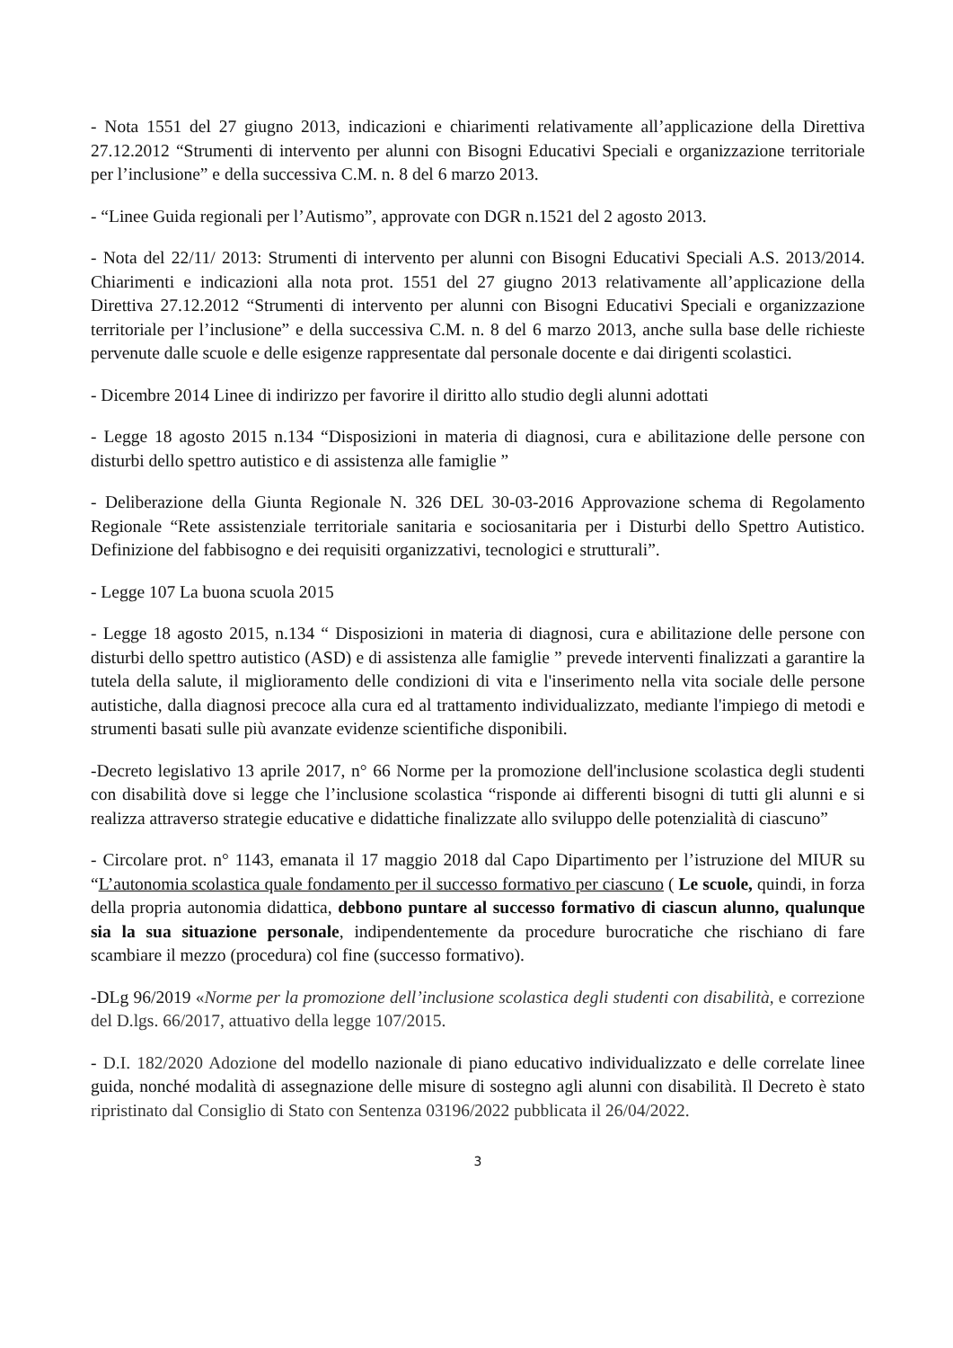- Nota 1551 del 27 giugno 2013, indicazioni e chiarimenti relativamente all’applicazione della Direttiva 27.12.2012 “Strumenti di intervento per alunni con Bisogni Educativi Speciali e organizzazione territoriale per l’inclusione” e della successiva C.M. n. 8 del 6 marzo 2013.
- “Linee Guida regionali per l’Autismo”, approvate con DGR n.1521 del 2 agosto 2013.
- Nota del 22/11/ 2013: Strumenti di intervento per alunni con Bisogni Educativi Speciali A.S. 2013/2014. Chiarimenti e indicazioni alla nota prot. 1551 del 27 giugno 2013 relativamente all’applicazione della Direttiva 27.12.2012 “Strumenti di intervento per alunni con Bisogni Educativi Speciali e organizzazione territoriale per l’inclusione” e della successiva C.M. n. 8 del 6 marzo 2013, anche sulla base delle richieste pervenute dalle scuole e delle esigenze rappresentate dal personale docente e dai dirigenti scolastici.
- Dicembre 2014 Linee di indirizzo per favorire il diritto allo studio degli alunni adottati
- Legge 18 agosto 2015 n.134 “Disposizioni in materia di diagnosi, cura e abilitazione delle persone con disturbi dello spettro autistico e di assistenza alle famiglie ”
- Deliberazione della Giunta Regionale N. 326 DEL 30-03-2016 Approvazione schema di Regolamento Regionale “Rete assistenziale territoriale sanitaria e sociosanitaria per i Disturbi dello Spettro Autistico. Definizione del fabbisogno e dei requisiti organizzativi, tecnologici e strutturali”.
- Legge 107 La buona scuola 2015
- Legge 18 agosto 2015, n.134 “ Disposizioni in materia di diagnosi, cura e abilitazione delle persone con disturbi dello spettro autistico (ASD) e di assistenza alle famiglie ” prevede interventi finalizzati a garantire la tutela della salute, il miglioramento delle condizioni di vita e l'inserimento nella vita sociale delle persone autistiche, dalla diagnosi precoce alla cura ed al trattamento individualizzato, mediante l'impiego di metodi e strumenti basati sulle più avanzate evidenze scientifiche disponibili.
-Decreto legislativo 13 aprile 2017, n° 66 Norme per la promozione dell'inclusione scolastica degli studenti con disabilità dove si legge che l’inclusione scolastica “risponde ai differenti bisogni di tutti gli alunni e si realizza attraverso strategie educative e didattiche finalizzate allo sviluppo delle potenzialità di ciascuno”
- Circolare prot. n° 1143, emanata il 17 maggio 2018 dal Capo Dipartimento per l’istruzione del MIUR su “L’autonomia scolastica quale fondamento per il successo formativo per ciascuno ( Le scuole, quindi, in forza della propria autonomia didattica, debbono puntare al successo formativo di ciascun alunno, qualunque sia la sua situazione personale, indipendentemente da procedure burocratiche che rischiano di fare scambiare il mezzo (procedura) col fine (successo formativo).
-DLg 96/2019 «Norme per la promozione dell’inclusione scolastica degli studenti con disabilità, e correzione del D.lgs. 66/2017, attuativo della legge 107/2015.
- D.I. 182/2020 Adozione del modello nazionale di piano educativo individualizzato e delle correlate linee guida, nonché modalità di assegnazione delle misure di sostegno agli alunni con disabilità. Il Decreto è stato ripristinato dal Consiglio di Stato con Sentenza 03196/2022 pubblicata il 26/04/2022.
3